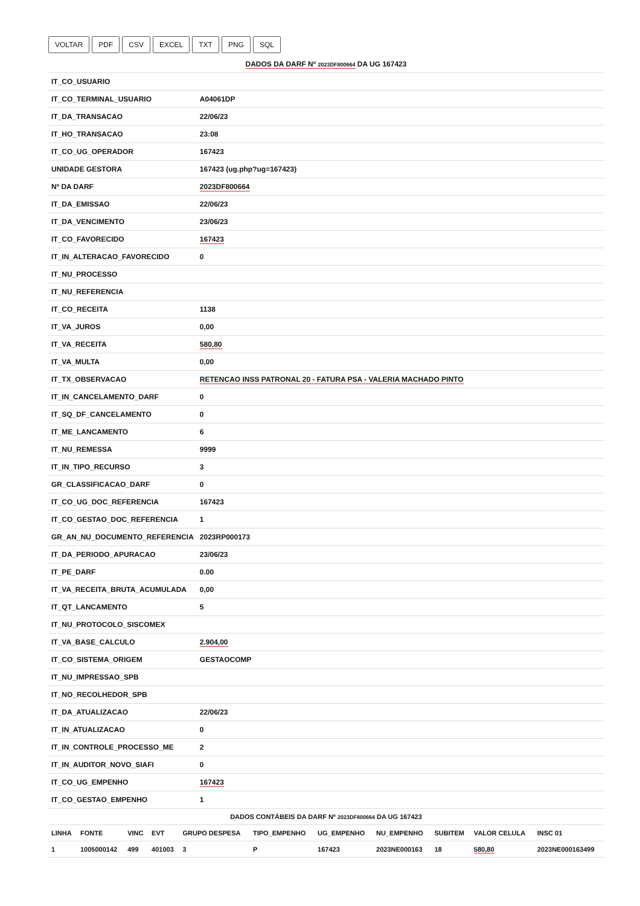VOLTAR PDF CSV EXCEL TXT PNG SQL
| DADOS DA DARF Nº 2023DF800664 DA UG 167423 | |
| --- | --- |
| IT_CO_USUARIO | |
| IT_CO_TERMINAL_USUARIO | A04061DP |
| IT_DA_TRANSACAO | 22/06/23 |
| IT_HO_TRANSACAO | 23:08 |
| IT_CO_UG_OPERADOR | 167423 |
| UNIDADE GESTORA | 167423 (ug.php?ug=167423) |
| Nº DA DARF | 2023DF800664 |
| IT_DA_EMISSAO | 22/06/23 |
| IT_DA_VENCIMENTO | 23/06/23 |
| IT_CO_FAVORECIDO | 167423 |
| IT_IN_ALTERACAO_FAVORECIDO | 0 |
| IT_NU_PROCESSO | |
| IT_NU_REFERENCIA | |
| IT_CO_RECEITA | 1138 |
| IT_VA_JUROS | 0,00 |
| IT_VA_RECEITA | 580,80 |
| IT_VA_MULTA | 0,00 |
| IT_TX_OBSERVACAO | RETENCAO INSS PATRONAL 20 - FATURA PSA - VALERIA MACHADO PINTO |
| IT_IN_CANCELAMENTO_DARF | 0 |
| IT_SQ_DF_CANCELAMENTO | 0 |
| IT_ME_LANCAMENTO | 6 |
| IT_NU_REMESSA | 9999 |
| IT_IN_TIPO_RECURSO | 3 |
| GR_CLASSIFICACAO_DARF | 0 |
| IT_CO_UG_DOC_REFERENCIA | 167423 |
| IT_CO_GESTAO_DOC_REFERENCIA | 1 |
| GR_AN_NU_DOCUMENTO_REFERENCIA | 2023RP000173 |
| IT_DA_PERIODO_APURACAO | 23/06/23 |
| IT_PE_DARF | 0.00 |
| IT_VA_RECEITA_BRUTA_ACUMULADA | 0,00 |
| IT_QT_LANCAMENTO | 5 |
| IT_NU_PROTOCOLO_SISCOMEX | |
| IT_VA_BASE_CALCULO | 2.904,00 |
| IT_CO_SISTEMA_ORIGEM | GESTAOCOMP |
| IT_NU_IMPRESSAO_SPB | |
| IT_NO_RECOLHEDOR_SPB | |
| IT_DA_ATUALIZACAO | 22/06/23 |
| IT_IN_ATUALIZACAO | 0 |
| IT_IN_CONTROLE_PROCESSO_ME | 2 |
| IT_IN_AUDITOR_NOVO_SIAFI | 0 |
| IT_CO_UG_EMPENHO | 167423 |
| IT_CO_GESTAO_EMPENHO | 1 |
| DADOS CONTÁBEIS DA DARF Nº 2023DF800664 DA UG 167423 | | | | | | | | | | |
| --- | --- | --- | --- | --- | --- | --- | --- | --- | --- | --- |
| LINHA | FONTE | VINC | EVT | GRUPO DESPESA | TIPO_EMPENHO | UG_EMPENHO | NU_EMPENHO | SUBITEM | VALOR CELULA | INSC 01 |
| 1 | 1005000142 | 499 | 401003 | 3 | P | 167423 | 2023NE000163 | 18 | 580,80 | 2023NE000163499 |